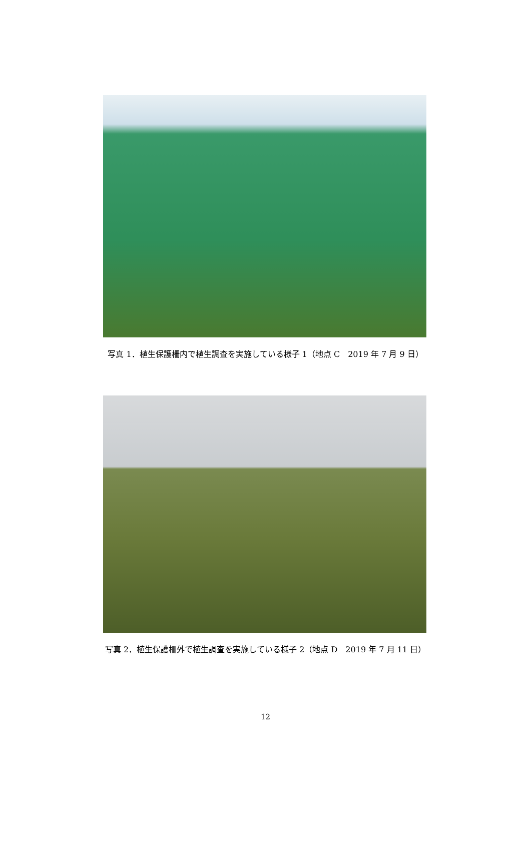写真 1．植生保護柵内で植生調査を実施している様子 1（地点 C　2019 年 7 月 9 日）
写真 2．植生保護柵外で植生調査を実施している様子 2（地点 D　2019 年 7 月 11 日）
12